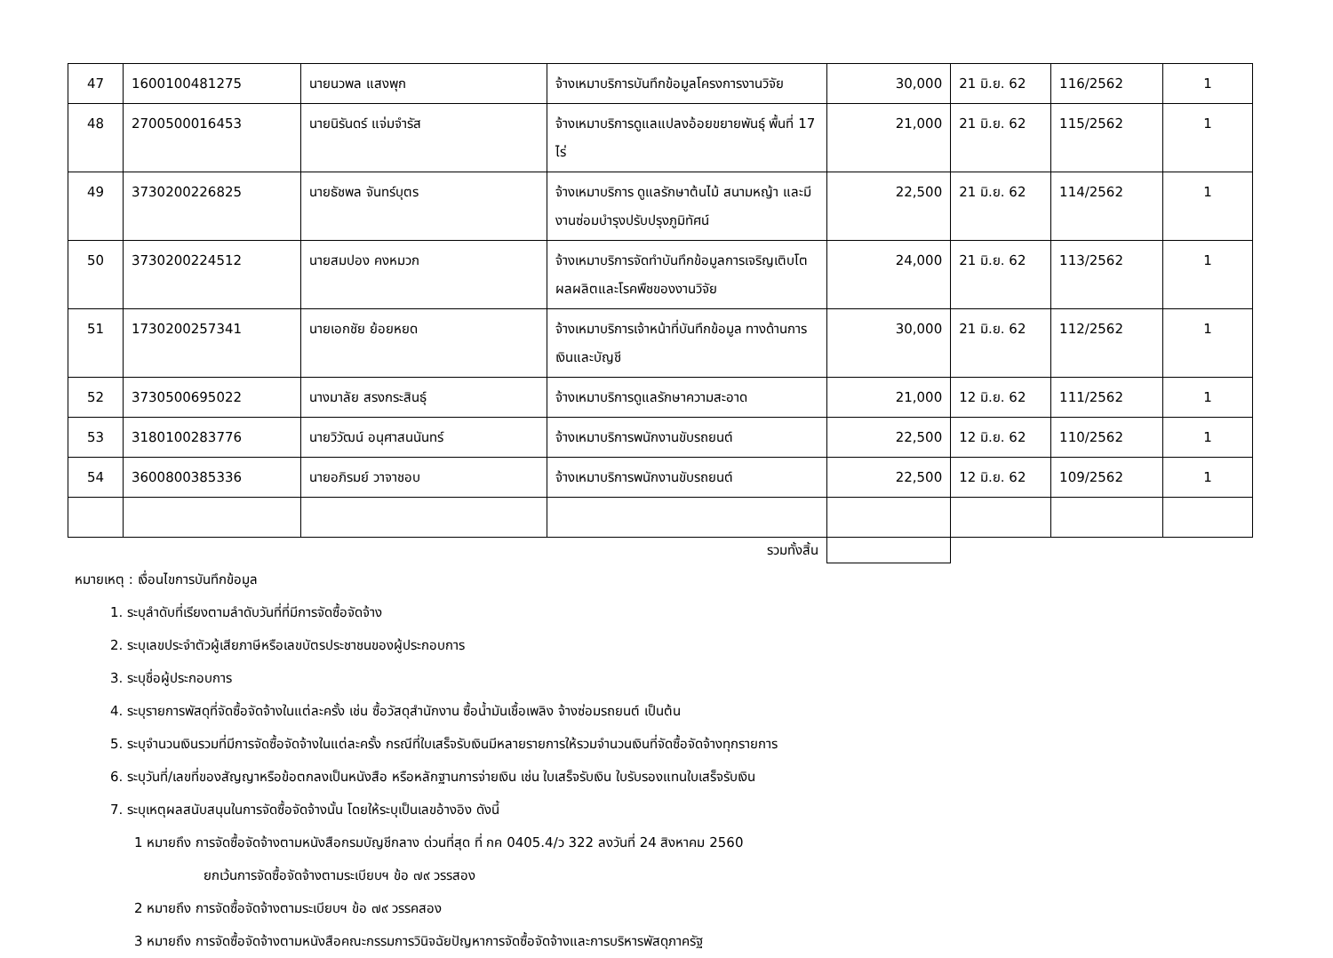| 47 | 1600100481275 | นายนวพล แสงพุก | จ้างเหมาบริการบันทึกข้อมูลโครงการงานวิจัย | 30,000 | 21 มิ.ย. 62 | 116/2562 | 1 |
| 48 | 2700500016453 | นายนิรันดร์ แจ่มจำรัส | จ้างเหมาบริการดูแลแปลงอ้อยขยายพันธุ์ พื้นที่ 17 ไร่ | 21,000 | 21 มิ.ย. 62 | 115/2562 | 1 |
| 49 | 3730200226825 | นายธัชพล จันทร์บุตร | จ้างเหมาบริการ ดูแลรักษาต้นไม้ สนามหญ้า และมีงานซ่อมบำรุงปรับปรุงภูมิทัศน์ | 22,500 | 21 มิ.ย. 62 | 114/2562 | 1 |
| 50 | 3730200224512 | นายสมปอง คงหมวก | จ้างเหมาบริการจัดทำบันทึกข้อมูลการเจริญเติบโตผลผลิตและโรคพืชของงานวิจัย | 24,000 | 21 มิ.ย. 62 | 113/2562 | 1 |
| 51 | 1730200257341 | นายเอกชัย ย้อยหยด | จ้างเหมาบริการเจ้าหน้าที่บันทึกข้อมูล ทางด้านการเงินและบัญชี | 30,000 | 21 มิ.ย. 62 | 112/2562 | 1 |
| 52 | 3730500695022 | นางมาลัย สรงกระสินธุ์ | จ้างเหมาบริการดูแลรักษาความสะอาด | 21,000 | 12 มิ.ย. 62 | 111/2562 | 1 |
| 53 | 3180100283776 | นายวิวัฒน์ อนุศาสนนันทร์ | จ้างเหมาบริการพนักงานขับรถยนต์ | 22,500 | 12 มิ.ย. 62 | 110/2562 | 1 |
| 54 | 3600800385336 | นายอภิรมย์ วาจาชอบ | จ้างเหมาบริการพนักงานขับรถยนต์ | 22,500 | 12 มิ.ย. 62 | 109/2562 | 1 |
| รวมทั้งสิ้น | | | | | | | |
หมายเหตุ : เงื่อนไขการบันทึกข้อมูล
1. ระบุลำดับที่เรียงตามลำดับวันที่ที่มีการจัดซื้อจัดจ้าง
2. ระบุเลขประจำตัวผู้เสียภาษีหรือเลขบัตรประชาชนของผู้ประกอบการ
3. ระบุชื่อผู้ประกอบการ
4. ระบุรายการพัสดุที่จัดซื้อจัดจ้างในแต่ละครั้ง เช่น ซื้อวัสดุสำนักงาน ซื้อน้ำมันเชื้อเพลิง จ้างซ่อมรถยนต์ เป็นต้น
5. ระบุจำนวนเงินรวมที่มีการจัดซื้อจัดจ้างในแต่ละครั้ง กรณีที่ใบเสร็จรับเงินมีหลายรายการให้รวมจำนวนเงินที่จัดซื้อจัดจ้างทุกรายการ
6. ระบุวันที่/เลขที่ของสัญญาหรือข้อตกลงเป็นหนังสือ หรือหลักฐานการจ่ายเงิน เช่น ใบเสร็จรับเงิน ใบรับรองแทนใบเสร็จรับเงิน
7. ระบุเหตุผลสนับสนุนในการจัดซื้อจัดจ้างนั้น โดยให้ระบุเป็นเลขอ้างอิง ดังนี้
1 หมายถึง การจัดซื้อจัดจ้างตามหนังสือกรมบัญชีกลาง ด่วนที่สุด ที่ กค 0405.4/ว 322 ลงวันที่ 24 สิงหาคม 2560
ยกเว้นการจัดซื้อจัดจ้างตามระเบียบฯ ข้อ ๗๙ วรรสอง
2 หมายถึง การจัดซื้อจัดจ้างตามระเบียบฯ ข้อ ๗๙ วรรคสอง
3 หมายถึง การจัดซื้อจัดจ้างตามหนังสือคณะกรรมการวินิจฉัยปัญหาการจัดซื้อจัดจ้างและการบริหารพัสดุภาครัฐ